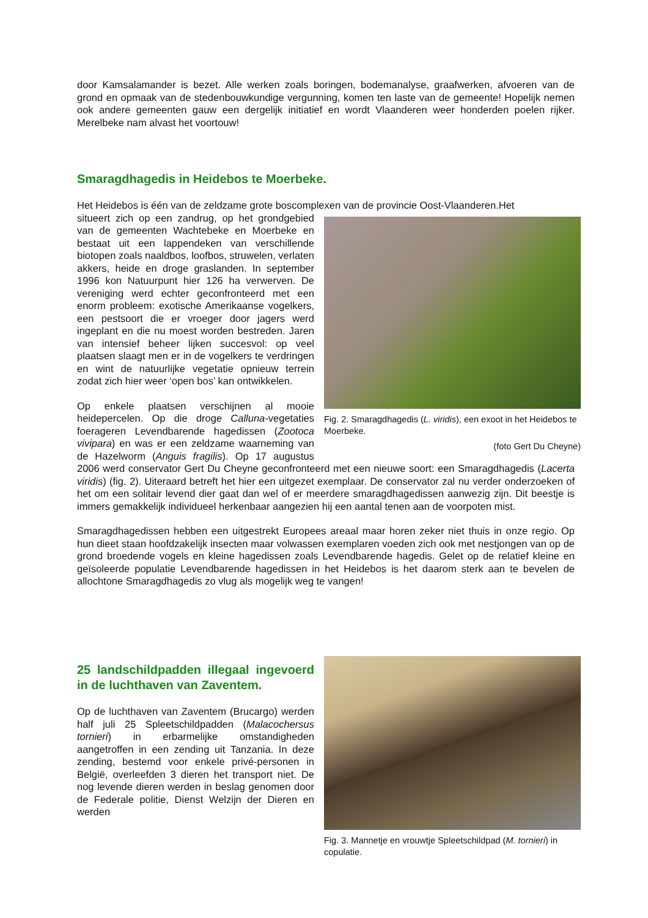door Kamsalamander is bezet. Alle werken zoals boringen, bodemanalyse, graafwerken, afvoeren van de grond en opmaak van de stedenbouwkundige vergunning, komen ten laste van de gemeente! Hopelijk nemen ook andere gemeenten gauw een dergelijk initiatief en wordt Vlaanderen weer honderden poelen rijker. Merelbeke nam alvast het voortouw!
Smaragdhagedis in Heidebos te Moerbeke.
Het Heidebos is één van de zeldzame grote boscomplexen van de provincie Oost-Vlaanderen.Het
Fig. 2. Smaragdhagedis (L. viridis), een exoot in het Heidebos te Moerbeke.
(foto Gert Du Cheyne)
situeert zich op een zandrug, op het grondgebied van de gemeenten Wachtebeke en Moerbeke en bestaat uit een lappendeken van verschillende biotopen zoals naaldbos, loofbos, struwelen, verlaten akkers, heide en droge graslanden. In september 1996 kon Natuurpunt hier 126 ha verwerven. De vereniging werd echter geconfronteerd met een enorm probleem: exotische Amerikaanse vogelkers, een pestsoort die er vroeger door jagers werd ingeplant en die nu moest worden bestreden. Jaren van intensief beheer lijken succesvol: op veel plaatsen slaagt men er in de vogelkers te verdringen en wint de natuurlijke vegetatie opnieuw terrein zodat zich hier weer ‘open bos’ kan ontwikkelen.
Op enkele plaatsen verschijnen al mooie heidepercelen. Op die droge Calluna-vegetaties foerageren Levendbarende hagedissen (Zootoca vivipara) en was er een zeldzame waarneming van de Hazelworm (Anguis fragilis). Op 17 augustus 2006 werd conservator Gert Du Cheyne geconfronteerd met een nieuwe soort: een Smaragdhagedis (Lacerta viridis) (fig. 2). Uiteraard betreft het hier een uitgezet exemplaar. De conservator zal nu verder onderzoeken of het om een solitair levend dier gaat dan wel of er meerdere smaragdhagedissen aanwezig zijn. Dit beestje is immers gemakkelijk individueel herkenbaar aangezien hij een aantal tenen aan de voorpoten mist.
Smaragdhagedissen hebben een uitgestrekt Europees areaal maar horen zeker niet thuis in onze regio. Op hun dieet staan hoofdzakelijk insecten maar volwassen exemplaren voeden zich ook met nestjongen van op de grond broedende vogels en kleine hagedissen zoals Levendbarende hagedis. Gelet op de relatief kleine en geïsoleerde populatie Levendbarende hagedissen in het Heidebos is het daarom sterk aan te bevelen de allochtone Smaragdhagedis zo vlug als mogelijk weg te vangen!
Fig. 3. Mannetje en vrouwtje Spleetschildpad (M. tornieri) in copulatie.
25 landschildpadden illegaal ingevoerd in de luchthaven van Zaventem.
Op de luchthaven van Zaventem (Brucargo) werden half juli 25 Spleetschildpadden (Malacochersus tornieri) in erbarmelijke omstandigheden aangetroffen in een zending uit Tanzania. In deze zending, bestemd voor enkele privé-personen in België, overleefden 3 dieren het transport niet. De nog levende dieren werden in beslag genomen door de Federale politie, Dienst Welzijn der Dieren en werden